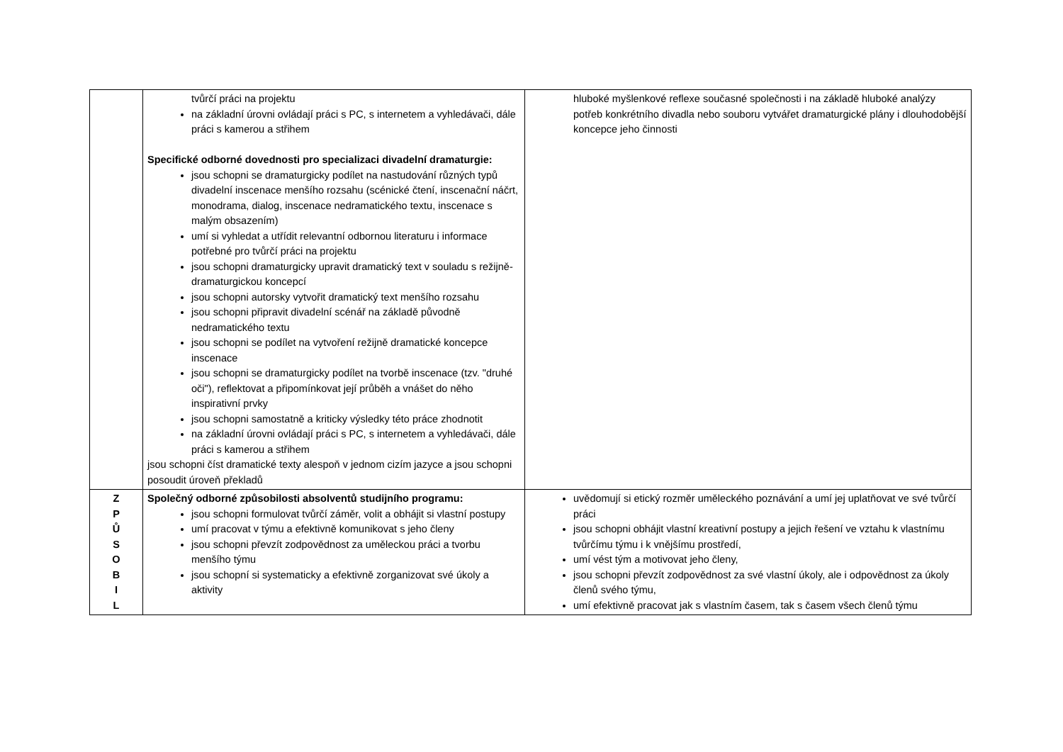| | tvůrčí práci na projektu na základní úrovni ovládají práci s PC, s internetem a vyhledávači, dále práci s kamerou a střihem Specifické odborné dovednosti pro specializaci divadelní dramaturgie: jsou schopni se dramaturgicky podílet na nastudování různých typů divadelní inscenace menšího rozsahu (scénické čtení, inscenační náčrt, monodrama, dialog, inscenace nedramatického textu, inscenace s malým obsazením) umí si vyhledat a utřídit relevantní odbornou literaturu i informace potřebné pro tvůrčí práci na projektu jsou schopni dramaturgicky upravit dramatický text v souladu s režijně-dramaturgickou koncepcí jsou schopni autorsky vytvořit dramatický text menšího rozsahu jsou schopni připravit divadelní scénář na základě původně nedramatického textu jsou schopni se podílet na vytvoření režijně dramatické koncepce inscenace jsou schopni se dramaturgicky podílet na tvorbě inscenace (tzv. "druhé oči"), reflektovat a připomínkovat její průběh a vnášet do něho inspirativní prvky jsou schopni samostatně a kriticky výsledky této práce zhodnotit na základní úrovni ovládají práci s PC, s internetem a vyhledávači, dále práci s kamerou a střihem jsou schopni číst dramatické texty alespoň v jednom cizím jazyce a jsou schopni posoudit úroveň překladů | hluboké myšlenkové reflexe současné společnosti i na základě hluboké analýzy potřeb konkrétního divadla nebo souboru vytvářet dramaturgické plány i dlouhodobější koncepce jeho činnosti |
| Z P Ů S O B I L | Společný odborné způsobilosti absolventů studijního programu: jsou schopni formulovat tvůrčí záměr, volit a obhájit si vlastní postupy umí pracovat v týmu a efektivně komunikovat s jeho členy jsou schopni převzít zodpovědnost za uměleckou práci a tvorbu menšího týmu jsou schopní si systematicky a efektivně zorganizovat své úkoly a aktivity | uvědomují si etický rozměr uměleckého poznávání a umí jej uplatňovat ve své tvůrčí práci jsou schopni obhájit vlastní kreativní postupy a jejich řešení ve vztahu k vlastnímu tvůrčímu týmu i k vnějšímu prostředí, umí vést tým a motivovat jeho členy, jsou schopni převzít zodpovědnost za své vlastní úkoly, ale i odpovědnost za úkoly členů svého týmu, umí efektivně pracovat jak s vlastním časem, tak s časem všech členů týmu |